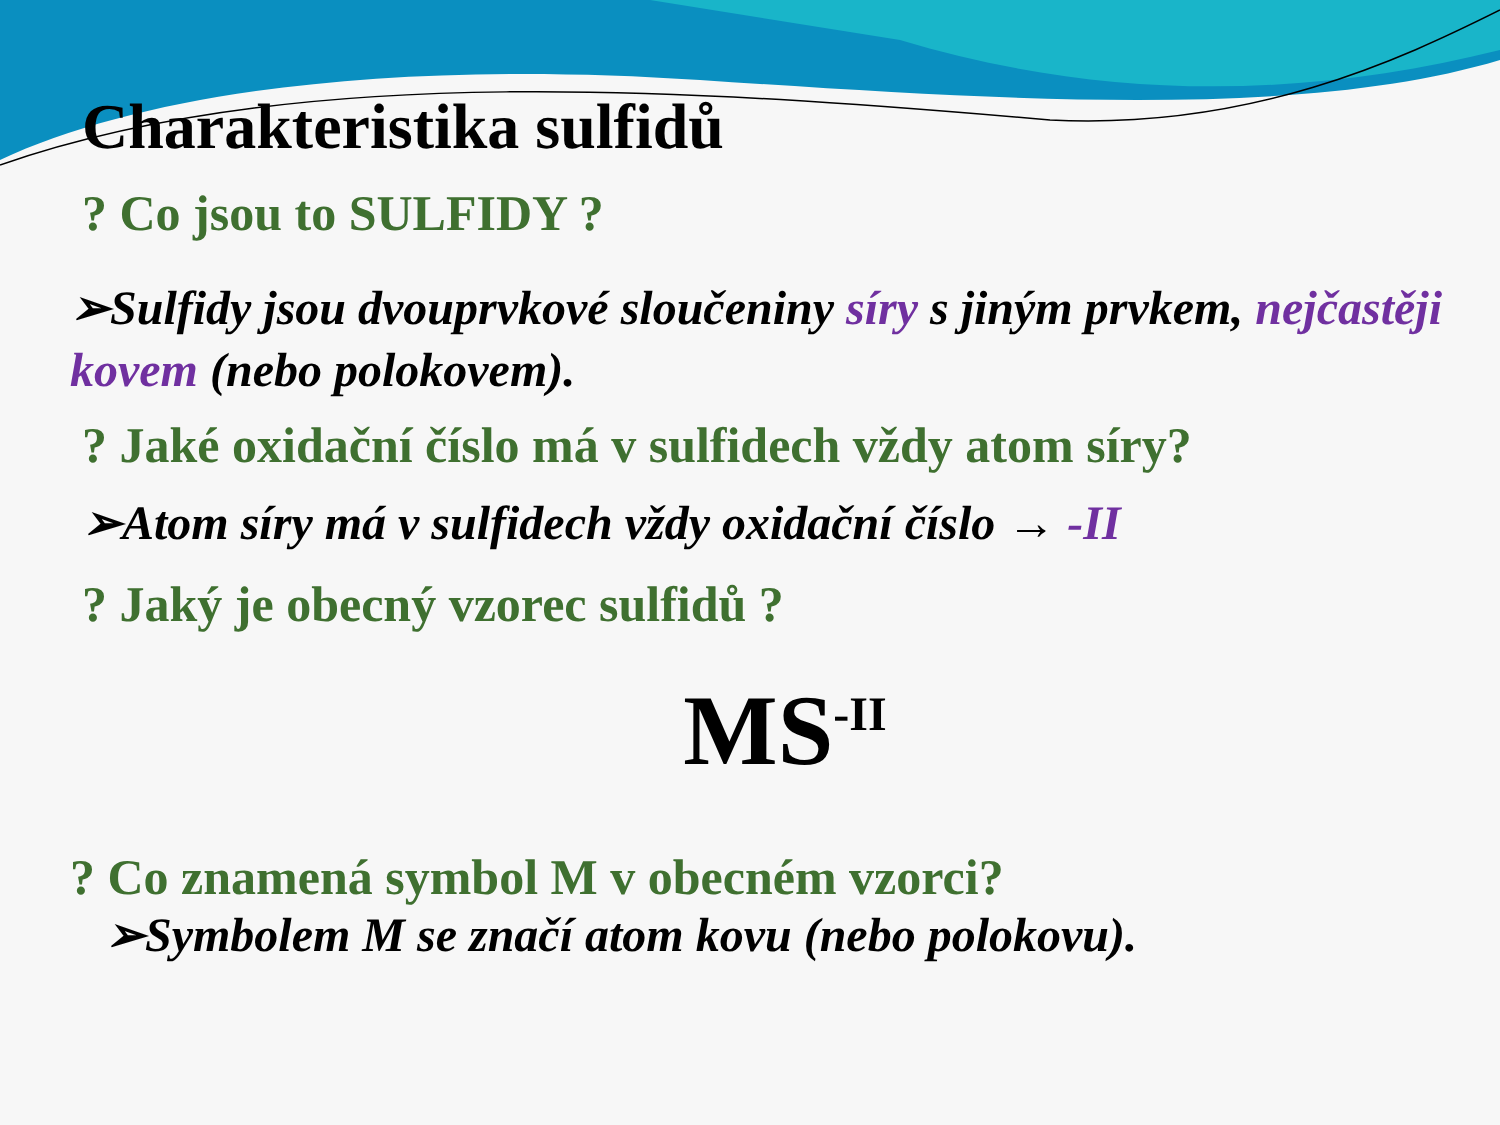Charakteristika sulfidů
? Co jsou to SULFIDY ?
➢Sulfidy jsou dvouprvkové sloučeniny síry s jiným prvkem, nejčastěji kovem (nebo polokovem).
? Jaké oxidační číslo má v sulfidech vždy atom síry?
➢Atom síry má v sulfidech vždy oxidační číslo → -II
? Jaký je obecný vzorec sulfidů ?
MS<sup>-II</sup>
? Co znamená symbol M v obecném vzorci?
➢Symbolem M se značí atom kovu (nebo polokovu).